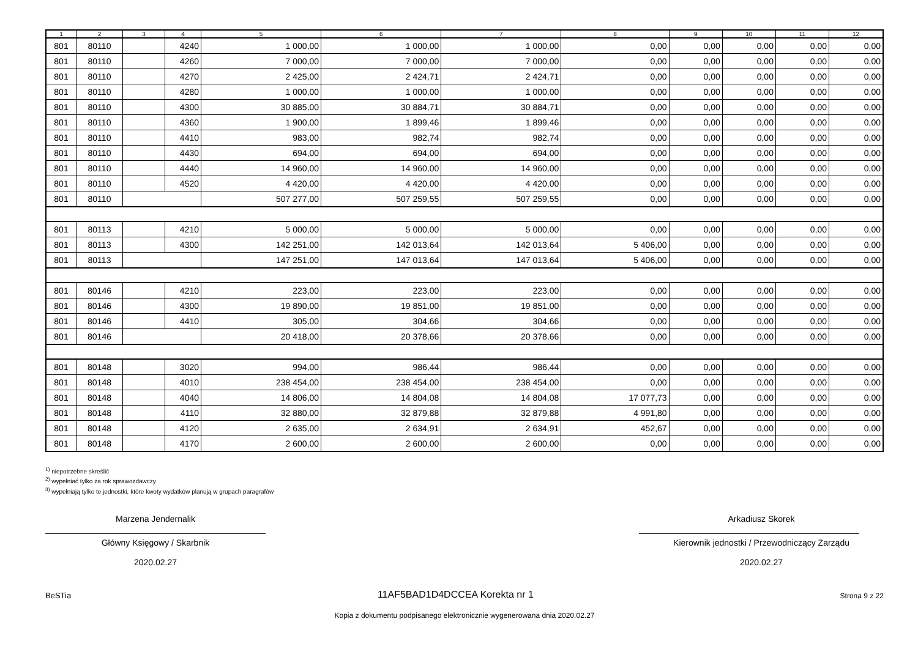| 1 | 2 | 3 | 4 | 5 | 6 | 7 | 8 | 9 | 10 | 11 | 12 |
| --- | --- | --- | --- | --- | --- | --- | --- | --- | --- | --- | --- |
| 801 | 80110 | | 4240 | 1 000,00 | 1 000,00 | 1 000,00 | 0,00 | 0,00 | 0,00 | 0,00 | 0,00 |
| 801 | 80110 | | 4260 | 7 000,00 | 7 000,00 | 7 000,00 | 0,00 | 0,00 | 0,00 | 0,00 | 0,00 |
| 801 | 80110 | | 4270 | 2 425,00 | 2 424,71 | 2 424,71 | 0,00 | 0,00 | 0,00 | 0,00 | 0,00 |
| 801 | 80110 | | 4280 | 1 000,00 | 1 000,00 | 1 000,00 | 0,00 | 0,00 | 0,00 | 0,00 | 0,00 |
| 801 | 80110 | | 4300 | 30 885,00 | 30 884,71 | 30 884,71 | 0,00 | 0,00 | 0,00 | 0,00 | 0,00 |
| 801 | 80110 | | 4360 | 1 900,00 | 1 899,46 | 1 899,46 | 0,00 | 0,00 | 0,00 | 0,00 | 0,00 |
| 801 | 80110 | | 4410 | 983,00 | 982,74 | 982,74 | 0,00 | 0,00 | 0,00 | 0,00 | 0,00 |
| 801 | 80110 | | 4430 | 694,00 | 694,00 | 694,00 | 0,00 | 0,00 | 0,00 | 0,00 | 0,00 |
| 801 | 80110 | | 4440 | 14 960,00 | 14 960,00 | 14 960,00 | 0,00 | 0,00 | 0,00 | 0,00 | 0,00 |
| 801 | 80110 | | 4520 | 4 420,00 | 4 420,00 | 4 420,00 | 0,00 | 0,00 | 0,00 | 0,00 | 0,00 |
| 801 | 80110 | | | 507 277,00 | 507 259,55 | 507 259,55 | 0,00 | 0,00 | 0,00 | 0,00 | 0,00 |
| 801 | 80113 | | 4210 | 5 000,00 | 5 000,00 | 5 000,00 | 0,00 | 0,00 | 0,00 | 0,00 | 0,00 |
| 801 | 80113 | | 4300 | 142 251,00 | 142 013,64 | 142 013,64 | 5 406,00 | 0,00 | 0,00 | 0,00 | 0,00 |
| 801 | 80113 | | | 147 251,00 | 147 013,64 | 147 013,64 | 5 406,00 | 0,00 | 0,00 | 0,00 | 0,00 |
| 801 | 80146 | | 4210 | 223,00 | 223,00 | 223,00 | 0,00 | 0,00 | 0,00 | 0,00 | 0,00 |
| 801 | 80146 | | 4300 | 19 890,00 | 19 851,00 | 19 851,00 | 0,00 | 0,00 | 0,00 | 0,00 | 0,00 |
| 801 | 80146 | | 4410 | 305,00 | 304,66 | 304,66 | 0,00 | 0,00 | 0,00 | 0,00 | 0,00 |
| 801 | 80146 | | | 20 418,00 | 20 378,66 | 20 378,66 | 0,00 | 0,00 | 0,00 | 0,00 | 0,00 |
| 801 | 80148 | | 3020 | 994,00 | 986,44 | 986,44 | 0,00 | 0,00 | 0,00 | 0,00 | 0,00 |
| 801 | 80148 | | 4010 | 238 454,00 | 238 454,00 | 238 454,00 | 0,00 | 0,00 | 0,00 | 0,00 | 0,00 |
| 801 | 80148 | | 4040 | 14 806,00 | 14 804,08 | 14 804,08 | 17 077,73 | 0,00 | 0,00 | 0,00 | 0,00 |
| 801 | 80148 | | 4110 | 32 880,00 | 32 879,88 | 32 879,88 | 4 991,80 | 0,00 | 0,00 | 0,00 | 0,00 |
| 801 | 80148 | | 4120 | 2 635,00 | 2 634,91 | 2 634,91 | 452,67 | 0,00 | 0,00 | 0,00 | 0,00 |
| 801 | 80148 | | 4170 | 2 600,00 | 2 600,00 | 2 600,00 | 0,00 | 0,00 | 0,00 | 0,00 | 0,00 |
<sup>1)</sup> niepotrzebne skreślić
<sup>2)</sup> wypełniać tylko za rok sprawozdawczy
<sup>3)</sup> wypełniają tylko te jednostki, które kwoty wydatków planują w grupach paragrafów
Marzena Jendernalik
Główny Księgowy / Skarbnik
2020.02.27
Arkadiusz Skorek
Kierownik jednostki / Przewodniczący Zarządu
2020.02.27
BeSTia 11AF5BAD1D4DCCEA Korekta nr 1 Strona 9 z 22
Kopia z dokumentu podpisanego elektronicznie wygenerowana dnia 2020.02.27